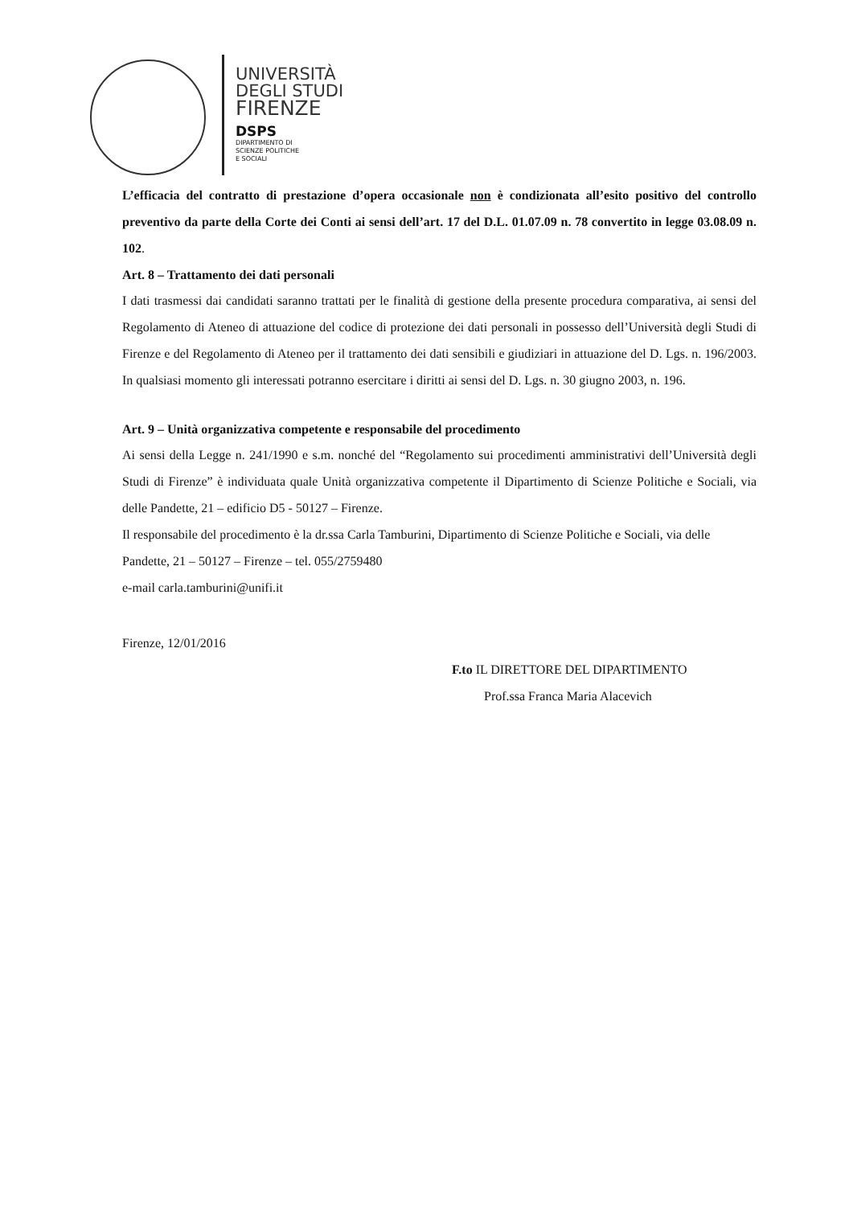UNIVERSITÀ
DEGLI STUDI
FIRENZE
DSPS
DIPARTIMENTO DI
SCIENZE POLITICHE
E SOCIALI
L’efficacia del contratto di prestazione d’opera occasionale non è condizionata all’esito positivo del controllo preventivo da parte della Corte dei Conti ai sensi dell’art. 17 del D.L. 01.07.09 n. 78 convertito in legge 03.08.09 n. 102.
Art. 8 – Trattamento dei dati personali
I dati trasmessi dai candidati saranno trattati per le finalità di gestione della presente procedura comparativa, ai sensi del Regolamento di Ateneo di attuazione del codice di protezione dei dati personali in possesso dell’Università degli Studi di Firenze e del Regolamento di Ateneo per il trattamento dei dati sensibili e giudiziari in attuazione del D. Lgs. n. 196/2003. In qualsiasi momento gli interessati potranno esercitare i diritti ai sensi del D. Lgs. n. 30 giugno 2003, n. 196.
Art. 9 – Unità organizzativa competente e responsabile del procedimento
Ai sensi della Legge n. 241/1990 e s.m. nonché del “Regolamento sui procedimenti amministrativi dell’Università degli Studi di Firenze” è individuata quale Unità organizzativa competente il Dipartimento di Scienze Politiche e Sociali, via delle Pandette, 21 – edificio D5 - 50127 – Firenze.
Il responsabile del procedimento è la dr.ssa Carla Tamburini, Dipartimento di Scienze Politiche e Sociali, via delle Pandette, 21 – 50127 – Firenze – tel. 055/2759480
e-mail carla.tamburini@unifi.it
Firenze, 12/01/2016
F.to IL DIRETTORE DEL DIPARTIMENTO
Prof.ssa Franca Maria Alacevich